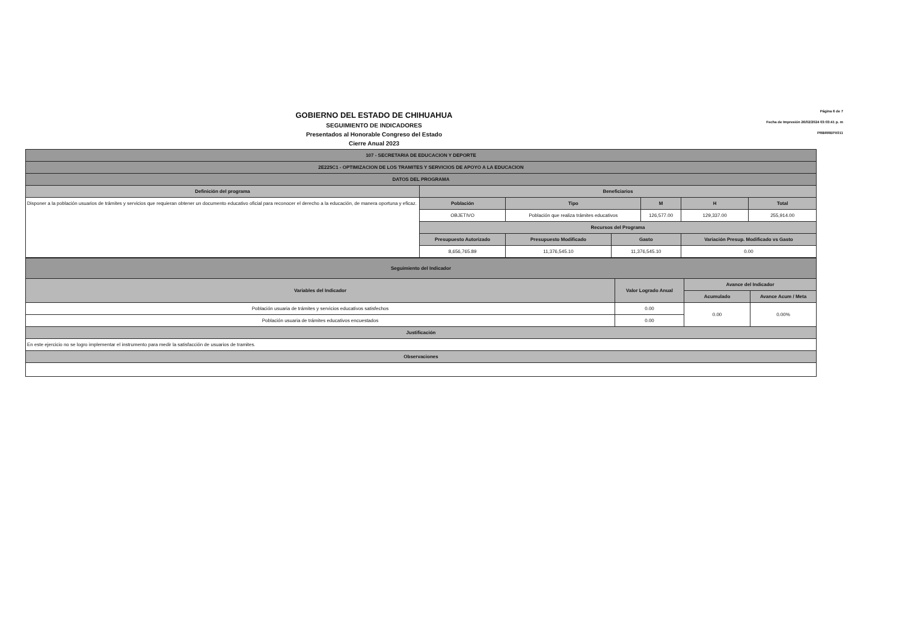GOBIERNO DEL ESTADO DE CHIHUAHUA
SEGUIMIENTO DE INDICADORES
Presentados al Honorable Congreso del Estado
Cierre Anual 2023
Página 6 de 7
Fecha de Impresión 26/02/2024 03:03:41 p. m
PRBRREPX011
| 107 - SECRETARIA DE EDUCACION Y DEPORTE | | | | | | | | |
| --- | --- | --- | --- | --- | --- | --- | --- | --- |
| 2E225C1 - OPTIMIZACION DE LOS TRAMITES Y SERVICIOS DE APOYO A LA EDUCACION | | | | | | | | |
| DATOS DEL PROGRAMA | | | | | | | | |
| Definición del programa | Beneficiarios | | | | | | | |
| Disponer a la población usuarios de trámites y servicios que requieran obtener un documento educativo oficial para reconocer el derecho a la educación, de manera oportuna y eficaz. | Población | Tipo | | | M | | H | Total |
| | OBJETIVO | Población que realiza trámites educativos | | | 126,577.00 | | 129,337.00 | 255,914.00 |
| | Recursos del Programa | | | | | | | |
| | Presupuesto Autorizado | | Presupuesto Modificado | Gasto | | Variación Presup. Modificado vs Gasto | | |
| | 8,656,765.89 | | 11,376,545.10 | 11,376,545.10 | | 0.00 | | |
| Seguimiento del Indicador | | | |
| --- | --- | --- | --- |
| Variables del Indicador | Valor Logrado Anual | Avance del Indicador | |
| | | Acumulado | Avance Acum / Meta |
| Población usuaria de trámites y servicios educativos satisfechos | 0.00 | 0.00 | 0.00% |
| Población usuaria de trámites educativos encuestados | 0.00 | | |
| Justificación | | | |
| En este ejercicio no se logro implementar el instrumento para medir la satisfacción de usuarios de tramites. | | | |
| Observaciones | | | |